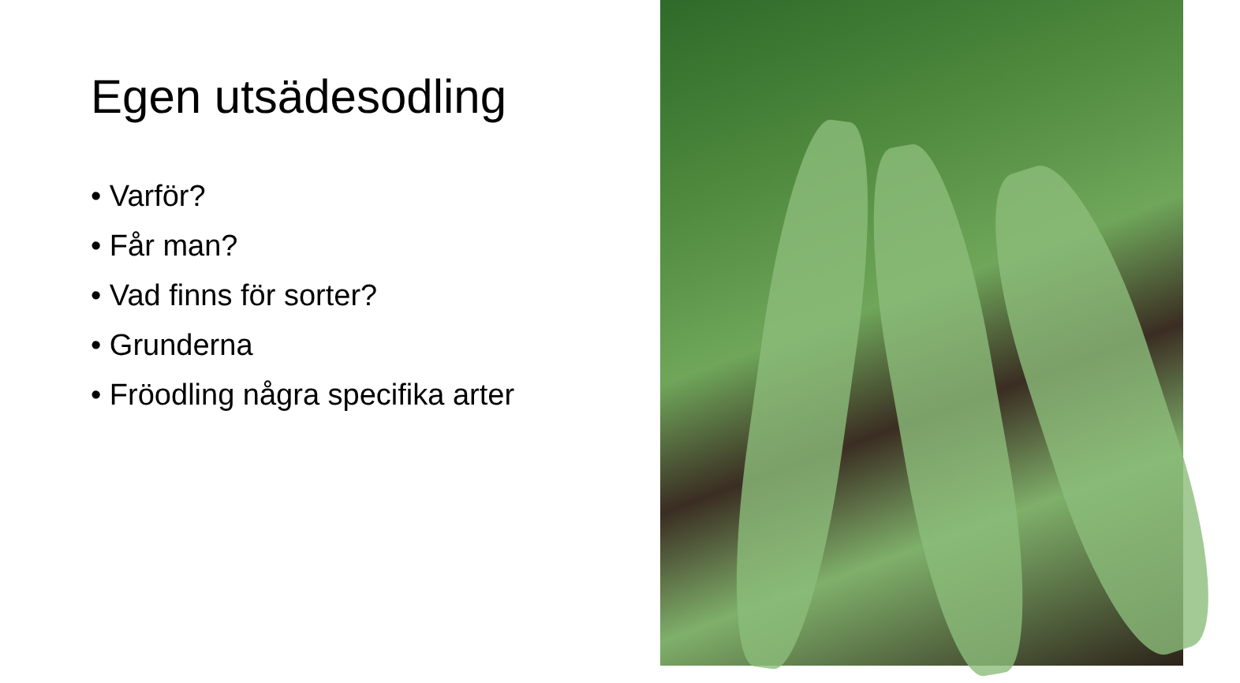Egen utsädesodling
• Varför?
• Får man?
• Vad finns för sorter?
• Grunderna
• Fröodling några specifika arter